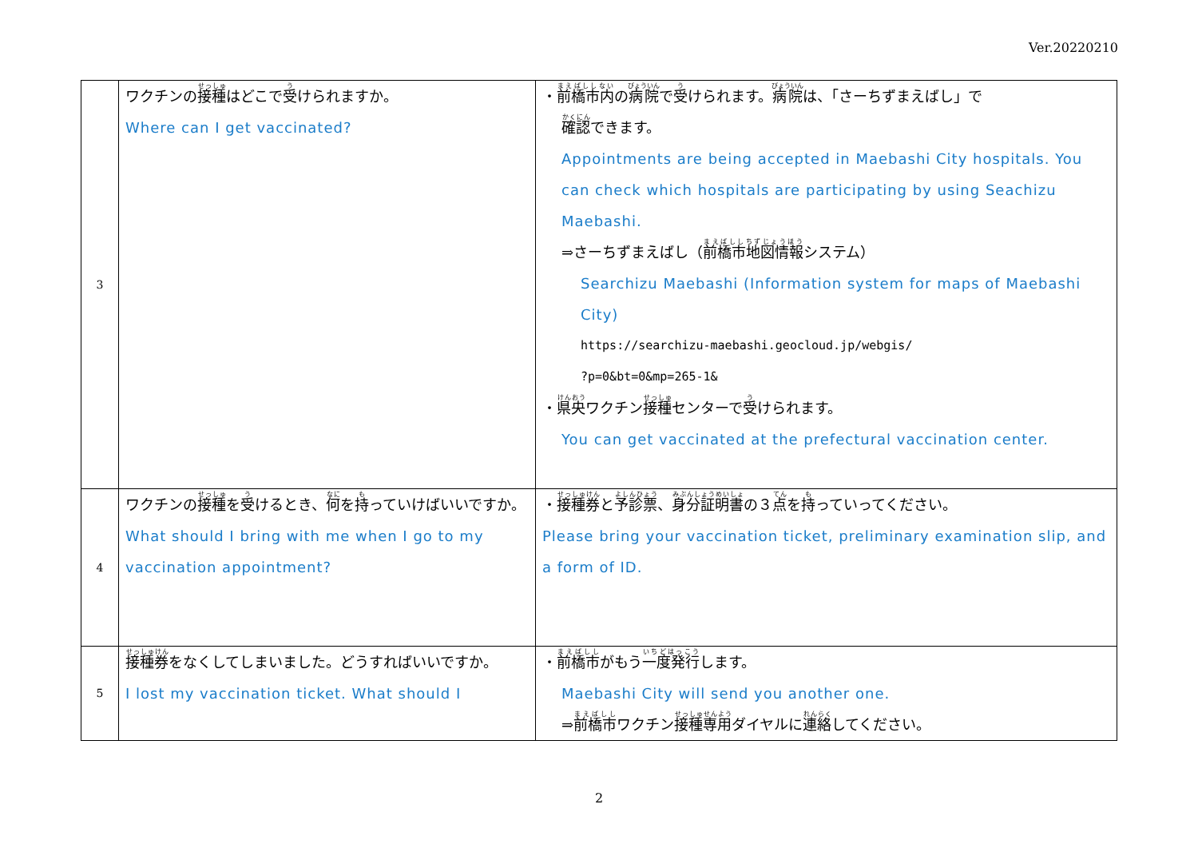Ver.20220210
| 3 | ワクチンの 接種 はどこで 受 けられますか。 Where can I get vaccinated? | ・ 前橋市内 の 病院 で 受 けられます。 病院 は、「さーちずまえばし」で 確認 できます。 Appointments are being accepted in Maebashi City hospitals. You can check which hospitals are participating by using Seachizu Maebashi. ⇒さーちずまえばし（ 前橋市地図情報 システム） Searchizu Maebashi (Information system for maps of Maebashi City) https://searchizu-maebashi.geocloud.jp/webgis/ ?p=0&bt=0&mp=265-1& ・ 県央 ワクチン 接種 センターで 受 けられます。 You can get vaccinated at the prefectural vaccination center. |
| 4 | ワクチンの 接種 を 受 けるとき、 何 を 持 っていけばいいですか。 What should I bring with me when I go to my vaccination appointment? | ・ 接種券 と 予診票 、 身分証明書 の３ 点 を 持 っていってください。 Please bring your vaccination ticket, preliminary examination slip, and a form of ID. |
| 5 | 接種券 をなくしてしまいました。どうすればいいですか。 I lost my vaccination ticket. What should I | ・ 前橋市 がもう 一度発行 します。 Maebashi City will send you another one. ⇒ 前橋市 ワクチン 接種専用 ダイヤルに 連絡 してください。 |
2